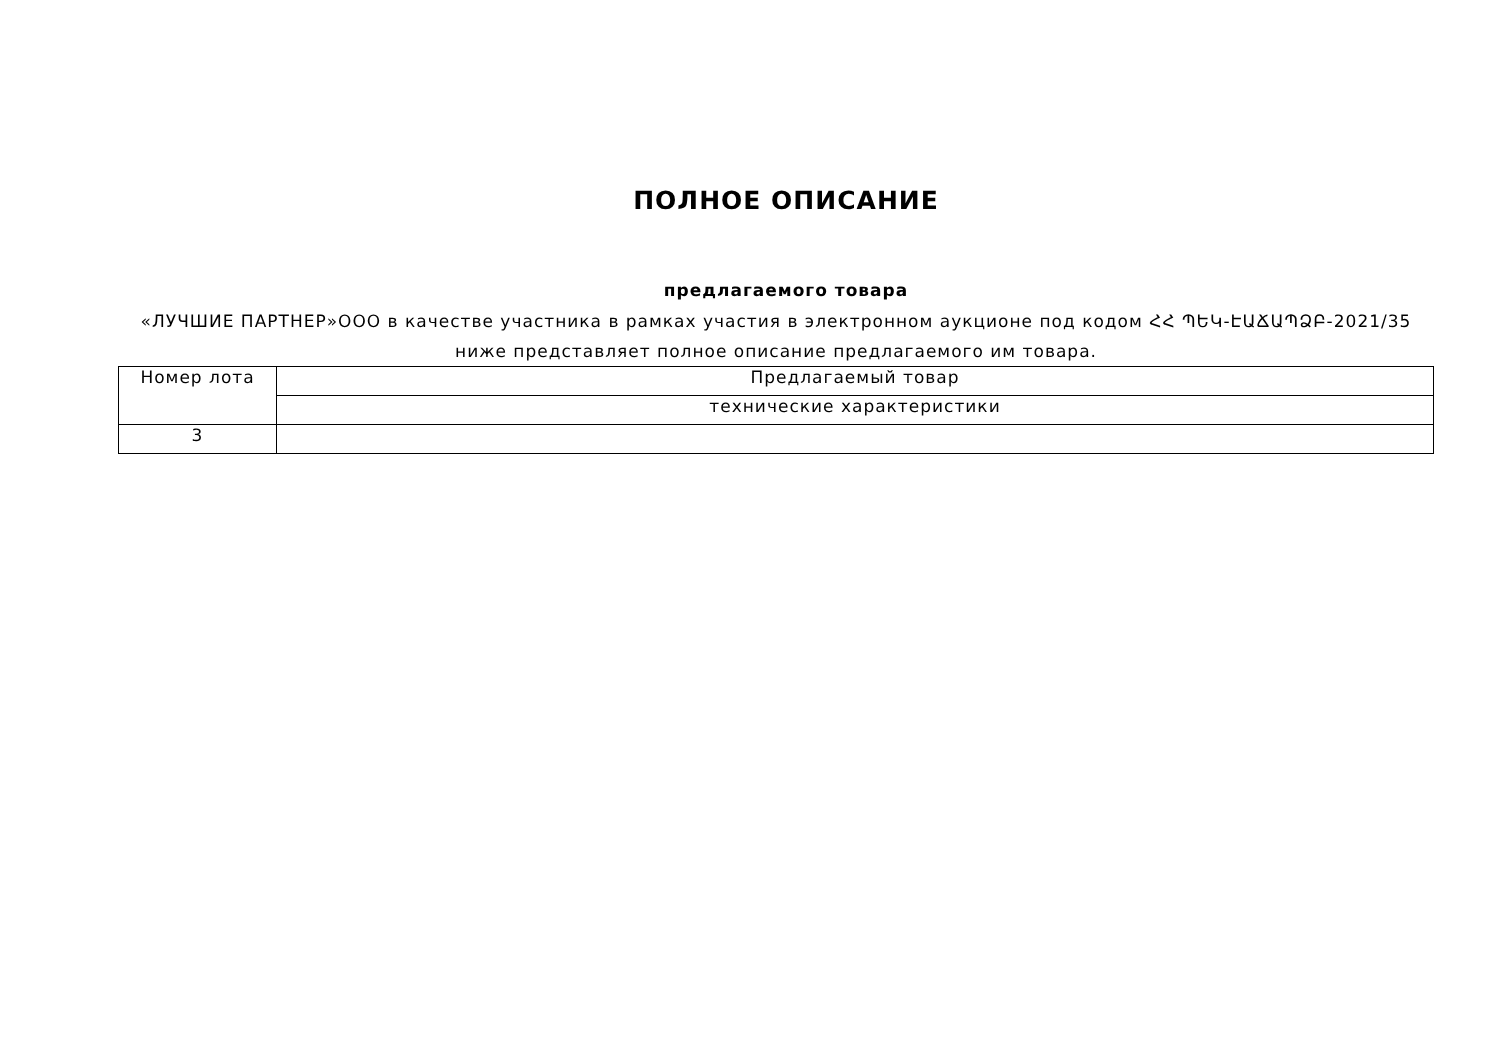ПОЛНОЕ ОПИСАНИЕ
предлагаемого товара
«ЛУЧШИЕ ПАРТНЕР»ООО в качестве участника в рамках участия в электронном аукционе под кодом ՀՀ ՊԵԿ-ԷԱՃԱՊՁԲ-2021/35
ниже представляет полное описание предлагаемого им товара.
| Номер лота | Предлагаемый товар |
| | технические характеристики |
| 3 | |